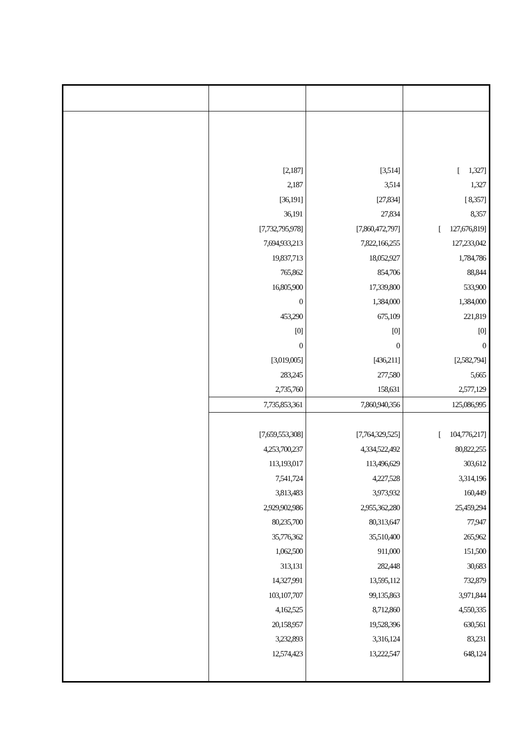| | [2,187] | [3,514] | [ 1,327] |
| | 2,187 | 3,514 | 1,327 |
| | [36,191] | [27,834] | [ 8,357] |
| | 36,191 | 27,834 | 8,357 |
| | [7,732,795,978] | [7,860,472,797] | [ 127,676,819] |
| | 7,694,933,213 | 7,822,166,255 | 127,233,042 |
| | 19,837,713 | 18,052,927 | 1,784,786 |
| | 765,862 | 854,706 | 88,844 |
| | 16,805,900 | 17,339,800 | 533,900 |
| | 0 | 1,384,000 | 1,384,000 |
| | 453,290 | 675,109 | 221,819 |
| | [0] | [0] | [0] |
| | 0 | 0 | 0 |
| | [3,019,005] | [436,211] | [2,582,794] |
| | 283,245 | 277,580 | 5,665 |
| | 2,735,760 | 158,631 | 2,577,129 |
| | 7,735,853,361 | 7,860,940,356 | 125,086,995 |
| | [7,659,553,308] | [7,764,329,525] | [ 104,776,217] |
| | 4,253,700,237 | 4,334,522,492 | 80,822,255 |
| | 113,193,017 | 113,496,629 | 303,612 |
| | 7,541,724 | 4,227,528 | 3,314,196 |
| | 3,813,483 | 3,973,932 | 160,449 |
| | 2,929,902,986 | 2,955,362,280 | 25,459,294 |
| | 80,235,700 | 80,313,647 | 77,947 |
| | 35,776,362 | 35,510,400 | 265,962 |
| | 1,062,500 | 911,000 | 151,500 |
| | 313,131 | 282,448 | 30,683 |
| | 14,327,991 | 13,595,112 | 732,879 |
| | 103,107,707 | 99,135,863 | 3,971,844 |
| | 4,162,525 | 8,712,860 | 4,550,335 |
| | 20,158,957 | 19,528,396 | 630,561 |
| | 3,232,893 | 3,316,124 | 83,231 |
| | 12,574,423 | 13,222,547 | 648,124 |